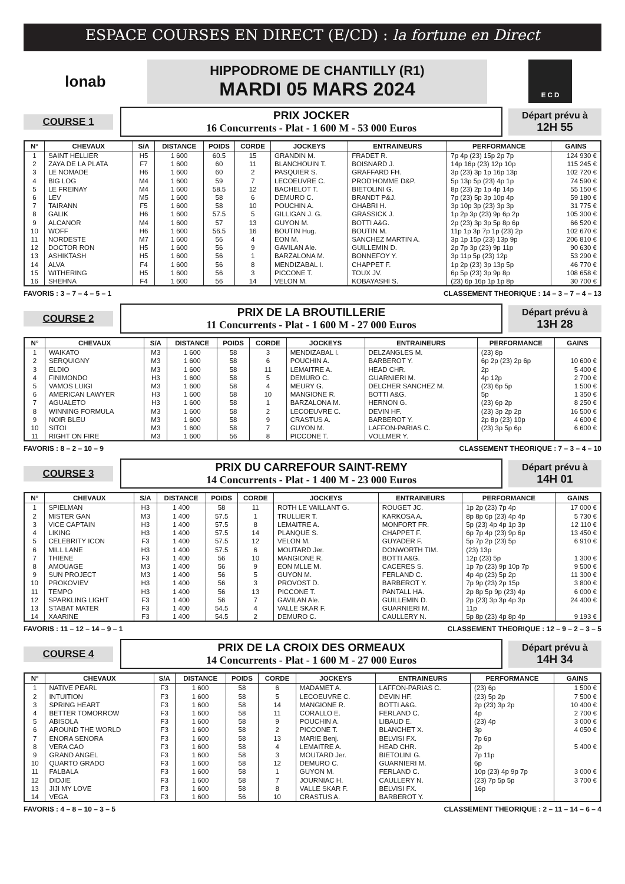ESPACE COURSES EN DIRECT (E/CD) : la fortune en Direct
lonab
HIPPODROME DE CHANTILLY (R1)
MARDI 05 MARS 2024
E C D
COURSE 1
PRIX JOCKER
16 Concurrents - Plat - 1 600 M - 53 000 Euros
Départ prévu à
12H 55
| N° | CHEVAUX | S/A | DISTANCE | POIDS | CORDE | JOCKEYS | ENTRAINEURS | PERFORMANCE | GAINS |
| --- | --- | --- | --- | --- | --- | --- | --- | --- | --- |
| 1 | SAINT HELLIER | H5 | 1 600 | 60.5 | 15 | GRANDIN M. | FRADET R. | 7p 4p (23) 15p 2p 7p | 124 930 € |
| 2 | ZAYA DE LA PLATA | F7 | 1 600 | 60 | 11 | BLANCHOUIN T. | BOISNARD J. | 14p 16p (23) 12p 10p | 115 245 € |
| 3 | LE NOMADE | H6 | 1 600 | 60 | 2 | PASQUIER S. | GRAFFARD FH. | 3p (23) 3p 1p 16p 13p | 102 720 € |
| 4 | BIG LOG | M4 | 1 600 | 59 | 7 | LECOEUVRE C. | PROD'HOMME D&P. | 5p 13p 5p (23) 4p 1p | 74 590 € |
| 5 | LE FREINAY | M4 | 1 600 | 58.5 | 12 | BACHELOT T. | BIETOLINI G. | 8p (23) 2p 1p 4p 14p | 55 150 € |
| 6 | LEV | M5 | 1 600 | 58 | 6 | DEMURO C. | BRANDT P&J. | 7p (23) 5p 3p 10p 4p | 59 180 € |
| 7 | TAIRANN | F5 | 1 600 | 58 | 10 | POUCHIN A. | GHABRI H. | 3p 10p 3p (23) 3p 3p | 31 775 € |
| 8 | GALIK | H6 | 1 600 | 57.5 | 5 | GILLIGAN J. G. | GRASSICK J. | 1p 2p 3p (23) 9p 6p 2p | 105 300 € |
| 9 | ALCANOR | M4 | 1 600 | 57 | 13 | GUYON M. | BOTTI A&G. | 2p (23) 3p 3p 5p 8p 6p | 66 520 € |
| 10 | WOFF | H6 | 1 600 | 56.5 | 16 | BOUTIN Hug. | BOUTIN M. | 11p 1p 3p 7p 1p (23) 2p | 102 670 € |
| 11 | NORDESTE | M7 | 1 600 | 56 | 4 | EON M. | SANCHEZ MARTIN A. | 3p 1p 15p (23) 13p 9p | 206 810 € |
| 12 | DOCTOR RON | H5 | 1 600 | 56 | 9 | GAVILAN Ale. | GUILLEMIN D. | 2p 7p 3p (23) 9p 11p | 90 630 € |
| 13 | ASHIKTASH | H5 | 1 600 | 56 | 1 | BARZALONA M. | BONNEFOY Y. | 3p 11p 5p (23) 12p | 53 290 € |
| 14 | ALVA | F4 | 1 600 | 56 | 8 | MENDIZABAL I. | CHAPPET F. | 1p 2p (23) 3p 13p 5p | 46 770 € |
| 15 | WITHERING | H5 | 1 600 | 56 | 3 | PICCONE T. | TOUX JV. | 6p 5p (23) 3p 9p 8p | 108 658 € |
| 16 | SHEHNA | F4 | 1 600 | 56 | 14 | VELON M. | KOBAYASHI S. | (23) 6p 16p 1p 1p 8p | 30 700 € |
FAVORIS : 3 – 7 – 4 – 5 – 1 CLASSEMENT THEORIQUE : 14 – 3 – 7 – 4 – 13
COURSE 2
PRIX DE LA BROUTILLERIE
11 Concurrents - Plat - 1 600 M - 27 000 Euros
Départ prévu à
13H 28
| N° | CHEVAUX | S/A | DISTANCE | POIDS | CORDE | JOCKEYS | ENTRAINEURS | PERFORMANCE | GAINS |
| --- | --- | --- | --- | --- | --- | --- | --- | --- | --- |
| 1 | WAIKATO | M3 | 1 600 | 58 | 3 | MENDIZABAL I. | DELZANGLES M. | (23) 8p | |
| 2 | SERQUIGNY | M3 | 1 600 | 58 | 6 | POUCHIN A. | BARBEROT Y. | 6p 2p (23) 2p 6p | 10 600 € |
| 3 | ELDIO | M3 | 1 600 | 58 | 11 | LEMAITRE A. | HEAD CHR. | 2p | 5 400 € |
| 4 | FINIMONDO | H3 | 1 600 | 58 | 5 | DEMURO C. | GUARNIERI M. | 4p 12p | 2 700 € |
| 5 | VAMOS LUIGI | M3 | 1 600 | 58 | 4 | MEURY G. | DELCHER SANCHEZ M. | (23) 6p 5p | 1 500 € |
| 6 | AMERICAN LAWYER | H3 | 1 600 | 58 | 10 | MANGIONE R. | BOTTI A&G. | 5p | 1 350 € |
| 7 | AGUALETO | H3 | 1 600 | 58 | 1 | BARZALONA M. | HERNON G. | (23) 6p 2p | 8 250 € |
| 8 | WINNING FORMULA | M3 | 1 600 | 58 | 2 | LECOEUVRE C. | DEVIN HF. | (23) 3p 2p 2p | 16 500 € |
| 9 | NOIR BLEU | M3 | 1 600 | 58 | 9 | CRASTUS A. | BARBEROT Y. | 2p 8p (23) 10p | 4 600 € |
| 10 | SITOI | M3 | 1 600 | 58 | 7 | GUYON M. | LAFFON-PARIAS C. | (23) 3p 5p 6p | 6 600 € |
| 11 | RIGHT ON FIRE | M3 | 1 600 | 56 | 8 | PICCONE T. | VOLLMER Y. | | |
FAVORIS : 8 – 2 – 10 – 9 CLASSEMENT THEORIQUE : 7 – 3 – 4 – 10
COURSE 3
PRIX DU CARREFOUR SAINT-REMY
14 Concurrents - Plat - 1 400 M - 23 000 Euros
Départ prévu à
14H 01
| N° | CHEVAUX | S/A | DISTANCE | POIDS | CORDE | JOCKEYS | ENTRAINEURS | PERFORMANCE | GAINS |
| --- | --- | --- | --- | --- | --- | --- | --- | --- | --- |
| 1 | SPIELMAN | H3 | 1 400 | 58 | 11 | ROTH LE VAILLANT G. | ROUGET JC. | 1p 2p (23) 7p 4p | 17 000 € |
| 2 | MISTER GAN | M3 | 1 400 | 57.5 | 1 | TRULLIER T. | KARKOSA A. | 8p 8p 6p (23) 4p 4p | 5 730 € |
| 3 | VICE CAPTAIN | H3 | 1 400 | 57.5 | 8 | LEMAITRE A. | MONFORT FR. | 5p (23) 4p 4p 1p 3p | 12 110 € |
| 4 | LIKING | H3 | 1 400 | 57.5 | 14 | PLANQUE S. | CHAPPET F. | 6p 7p 4p (23) 9p 6p | 13 450 € |
| 5 | CELEBRITY ICON | F3 | 1 400 | 57.5 | 12 | VELON M. | GUYADER F. | 5p 7p 2p (23) 5p | 6 910 € |
| 6 | MILL LANE | H3 | 1 400 | 57.5 | 6 | MOUTARD Jer. | DONWORTH TIM. | (23) 13p | |
| 7 | THIENE | F3 | 1 400 | 56 | 10 | MANGIONE R. | BOTTI A&G. | 12p (23) 5p | 1 300 € |
| 8 | AMOUAGE | M3 | 1 400 | 56 | 9 | EON MLLE M. | CACERES S. | 1p 7p (23) 9p 10p 7p | 9 500 € |
| 9 | SUN PROJECT | M3 | 1 400 | 56 | 5 | GUYON M. | FERLAND C. | 4p 4p (23) 5p 2p | 11 300 € |
| 10 | PROKOVIEV | H3 | 1 400 | 56 | 3 | PROVOST D. | BARBEROT Y. | 7p 9p (23) 2p 15p | 3 800 € |
| 11 | TEMPO | H3 | 1 400 | 56 | 13 | PICCONE T. | PANTALL HA. | 2p 8p 5p 9p (23) 4p | 6 000 € |
| 12 | SPARKLING LIGHT | F3 | 1 400 | 56 | 7 | GAVILAN Ale. | GUILLEMIN D. | 2p (23) 3p 3p 4p 3p | 24 400 € |
| 13 | STABAT MATER | F3 | 1 400 | 54.5 | 4 | VALLE SKAR F. | GUARNIERI M. | 11p | |
| 14 | XAARINE | F3 | 1 400 | 54.5 | 2 | DEMURO C. | CAULLERY N. | 5p 8p (23) 4p 8p 4p | 9 193 € |
FAVORIS : 11 – 12 – 14 – 9 – 1 CLASSEMENT THEORIQUE : 12 – 9 – 2 – 3 – 5
COURSE 4
PRIX DE LA CROIX DES ORMEAUX
14 Concurrents - Plat - 1 600 M - 27 000 Euros
Départ prévu à
14H 34
| N° | CHEVAUX | S/A | DISTANCE | POIDS | CORDE | JOCKEYS | ENTRAINEURS | PERFORMANCE | GAINS |
| --- | --- | --- | --- | --- | --- | --- | --- | --- | --- |
| 1 | NATIVE PEARL | F3 | 1 600 | 58 | 6 | MADAMET A. | LAFFON-PARIAS C. | (23) 6p | 1 500 € |
| 2 | INTUITION | F3 | 1 600 | 58 | 5 | LECOEUVRE C. | DEVIN HF. | (23) 5p 2p | 7 500 € |
| 3 | SPRING HEART | F3 | 1 600 | 58 | 14 | MANGIONE R. | BOTTI A&G. | 2p (23) 3p 2p | 10 400 € |
| 4 | BETTER TOMORROW | F3 | 1 600 | 58 | 11 | CORALLO E. | FERLAND C. | 4p | 2 700 € |
| 5 | ABISOLA | F3 | 1 600 | 58 | 9 | POUCHIN A. | LIBAUD E. | (23) 4p | 3 000 € |
| 6 | AROUND THE WORLD | F3 | 1 600 | 58 | 2 | PICCONE T. | BLANCHET X. | 3p | 4 050 € |
| 7 | ENORA SENORA | F3 | 1 600 | 58 | 13 | MARIE Benj. | BELVISI FX. | 7p 6p | |
| 8 | VERA CAO | F3 | 1 600 | 58 | 4 | LEMAITRE A. | HEAD CHR. | 2p | 5 400 € |
| 9 | GRAND ANGEL | F3 | 1 600 | 58 | 3 | MOUTARD Jer. | BIETOLINI G. | 7p 11p | |
| 10 | QUARTO GRADO | F3 | 1 600 | 58 | 12 | DEMURO C. | GUARNIERI M. | 6p | |
| 11 | FALBALA | F3 | 1 600 | 58 | 1 | GUYON M. | FERLAND C. | 10p (23) 4p 9p 7p | 3 000 € |
| 12 | DIDJIE | F3 | 1 600 | 58 | 7 | JOURNIAC H. | CAULLERY N. | (23) 7p 5p 5p | 3 700 € |
| 13 | JIJI MY LOVE | F3 | 1 600 | 58 | 8 | VALLE SKAR F. | BELVISI FX. | 16p | |
| 14 | VEGA | F3 | 1 600 | 56 | 10 | CRASTUS A. | BARBEROT Y. | | |
FAVORIS : 4 – 8 – 10 – 3 – 5 CLASSEMENT THEORIQUE : 2 – 11 – 14 – 6 – 4